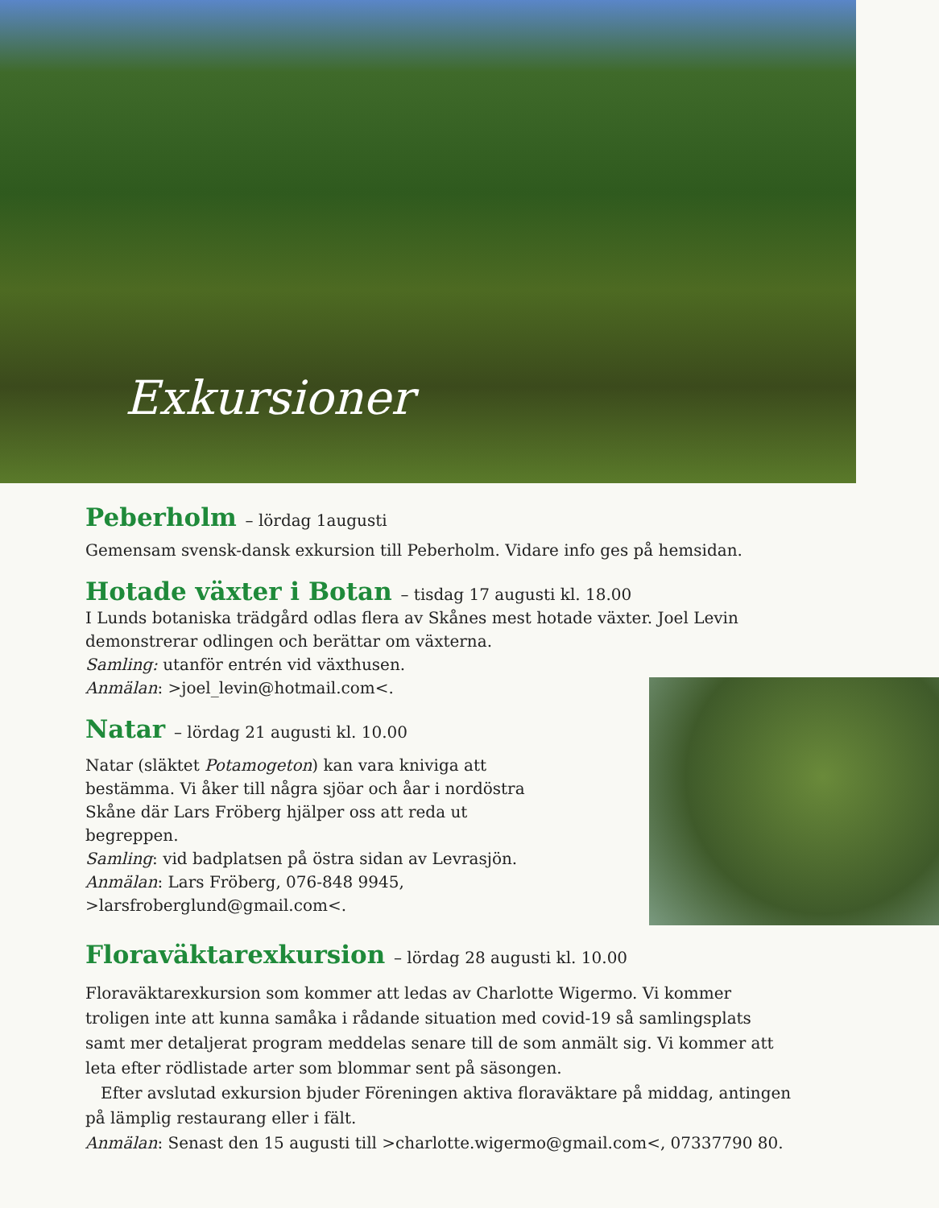Exkursioner
Peberholm – lördag 1augusti
Gemensam svensk-dansk exkursion till Peberholm. Vidare info ges på hemsidan.
Hotade växter i Botan – tisdag 17 augusti kl. 18.00
I Lunds botaniska trädgård odlas flera av Skånes mest hotade växter. Joel Levin demonstrerar odlingen och berättar om växterna.
Samling: utanför entrén vid växthusen.
Anmälan: >joel_levin@hotmail.com<.
Natar – lördag 21 augusti kl. 10.00
Natar (släktet Potamogeton) kan vara kniviga att bestämma. Vi åker till några sjöar och åar i nordöstra Skåne där Lars Fröberg hjälper oss att reda ut begreppen.
Samling: vid badplatsen på östra sidan av Levrasjön.
Anmälan: Lars Fröberg, 076-848 9945, >larsfroberglund@gmail.com<.
Floraväktarexkursion – lördag 28 augusti kl. 10.00
Floraväktarexkursion som kommer att ledas av Charlotte Wigermo. Vi kommer troligen inte att kunna samåka i rådande situation med covid-19 så samlingsplats samt mer detaljerat program meddelas senare till de som anmält sig. Vi kommer att leta efter rödlistade arter som blommar sent på säsongen.
Efter avslutad exkursion bjuder Föreningen aktiva floraväktare på middag, antingen på lämplig restaurang eller i fält.
Anmälan: Senast den 15 augusti till >charlotte.wigermo@gmail.com<, 07337790 80.